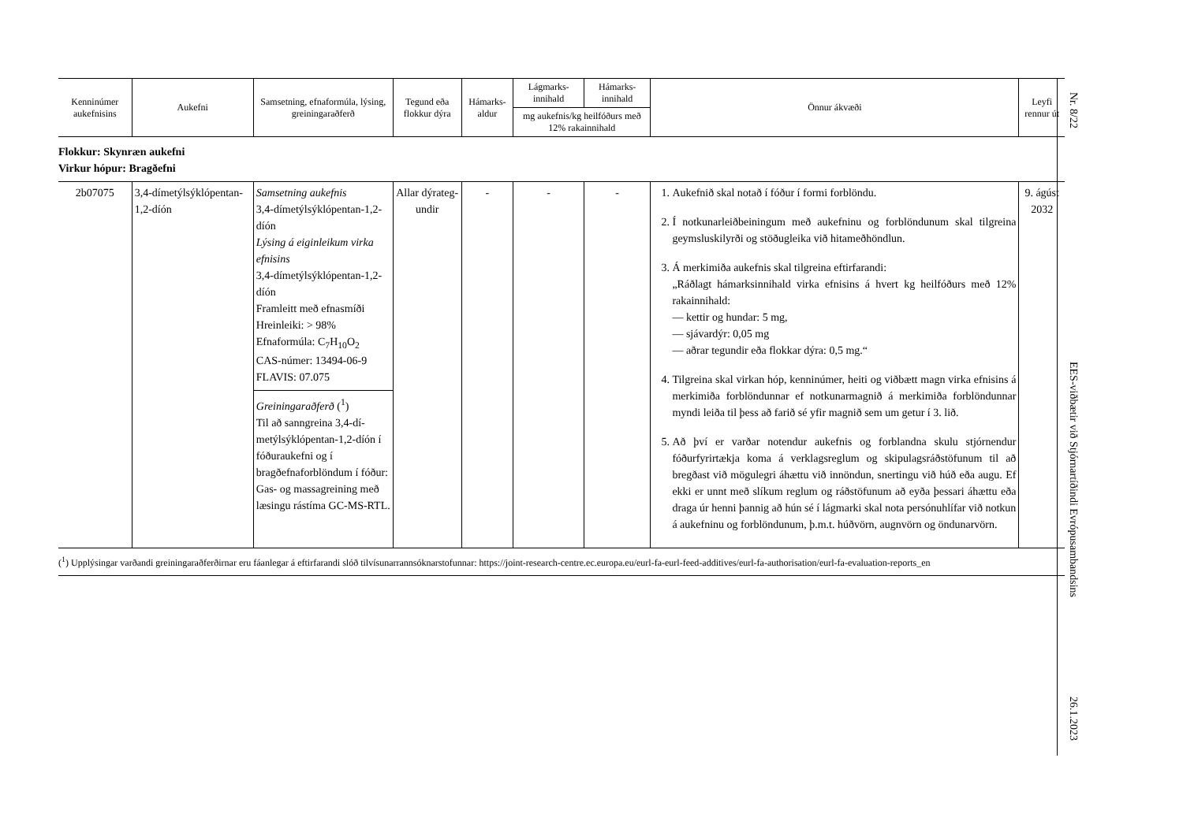| Kenninúmer aukefnisins | Aukefni | Samsetning, efnaformúla, lýsing, greiningaraðferð | Tegund eða flokkur dýra | Hámarks-aldur | Lágmarks-innihald | Hámarks-innihald | Önnur ákvæði | Leyfi rennur út |
| --- | --- | --- | --- | --- | --- | --- | --- | --- |
| | | | | | mg aukefnis/kg heilfóðurs með 12% rakainnihald | | | |
| Flokkur: Skynræn aukefni Virkur hópur: Bragðefni | | | | | | | | |
| 2b07075 | 3,4-dímetýlsýklópentan-1,2-díón | Samsetning aukefnis 3,4-dímetýlsýklópentan-1,2-díón Lýsing á eiginleikum virka efnisins 3,4-dímetýlsýklópentan-1,2-díón Framleitt með efnasmíði Hreinleiki: > 98% Efnaformúla: C<sub>7</sub>H<sub>10</sub>O<sub>2</sub> CAS-númer: 13494-06-9 FLAVIS: 07.075 Greiningaraðferð (<sup>1</sup>) Til að sanngreina 3,4-dí-metýlsýklópentan-1,2-díón í fóðuraukefni og í bragðefnaforblöndum í fóður: Gas- og massagreining með læsingu rástíma GC-MS-RTL. | Allar dýrateg-undir | - | - | - | 1. Aukefnið skal notað í fóður í formi forblöndu. 2. Í notkunarleiðbeiningum með aukefninu og forblöndunum skal tilgreina geymsluskilyrði og stöðugleika við hitameðhöndlun. 3. Á merkimiða aukefnis skal tilgreina eftirfarandi: „Ráðlagt hámarksinnihald virka efnisins á hvert kg heilfóðurs með 12% rakainnihald: — kettir og hundar: 5 mg, — sjávardýr: 0,05 mg — aðrar tegundir eða flokkar dýra: 0,5 mg.“ 4. Tilgreina skal virkan hóp, kenninúmer, heiti og viðbætt magn virka efnisins á merkimiða forblöndunnar ef notkunarmagnið á merkimiða forblöndunnar myndi leiða til þess að farið sé yfir magnið sem um getur í 3. lið. 5. Að því er varðar notendur aukefnis og forblandna skulu stjórnendur fóðurfyrirtækja koma á verklagsreglum og skipulagsráðstöfunum til að bregðast við mögulegri áhættu við innöndun, snertingu við húð eða augu. Ef ekki er unnt með slíkum reglum og ráðstöfunum að eyða þessari áhættu eða draga úr henni þannig að hún sé í lágmarki skal nota persónuhlífar við notkun á aukefninu og forblöndunum, þ.m.t. húðvörn, augnvörn og öndunarvörn. | 9. ágúst 2032 |
(<sup>1</sup>) Upplýsingar varðandi greiningaraðferðirnar eru fáanlegar á eftirfarandi slóð tilvísunarrannsóknarstofunnar: https://joint-research-centre.ec.europa.eu/eurl-fa-eurl-feed-additives/eurl-fa-authorisation/eurl-fa-evaluation-reports_en
Nr. 8/22
EES-viðbætir við Stjórnartíðindi Evrópusambandsins
26.1.2023